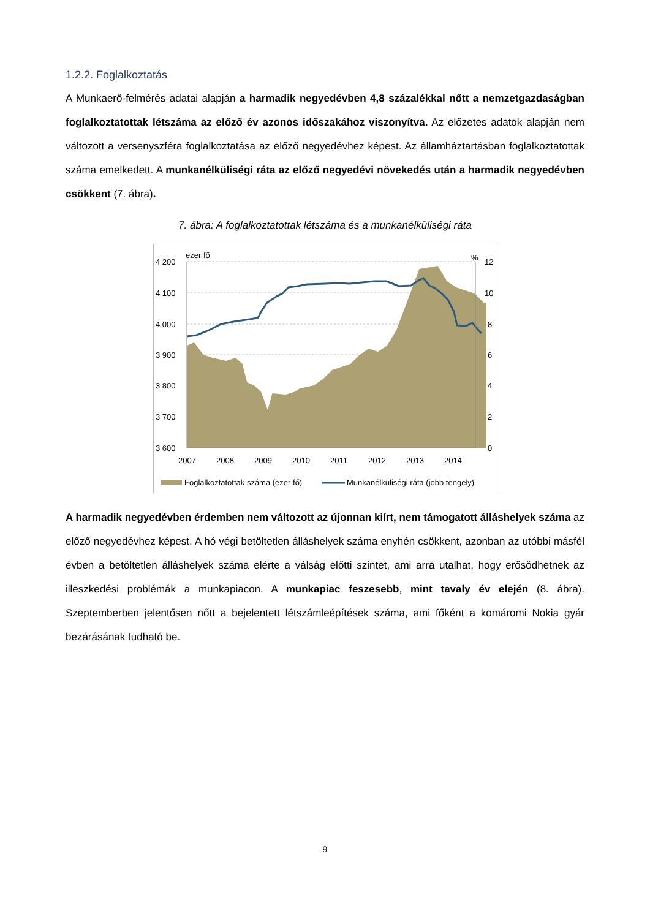1.2.2. Foglalkoztatás
A Munkaerő-felmérés adatai alapján a harmadik negyedévben 4,8 százalékkal nőtt a nemzetgazdaságban foglalkoztatottak létszáma az előző év azonos időszakához viszonyítva. Az előzetes adatok alapján nem változott a versenyszféra foglalkoztatása az előző negyedévhez képest. Az államháztartásban foglalkoztatottak száma emelkedett. A munkanélküliségi ráta az előző negyedévi növekedés után a harmadik negyedévben csökkent (7. ábra).
7. ábra: A foglalkoztatottak létszáma és a munkanélküliségi ráta
ezer fő
%
4 200
4 100
4 000
3 900
3 800
3 700
3 600
12
10
8
6
4
2
0
2007
2008
2009
2010
2011
2012
2013
2014
Foglalkoztatottak száma (ezer fő)
Munkanélküliségi ráta (jobb tengely)
A harmadik negyedévben érdemben nem változott az újonnan kiírt, nem támogatott álláshelyek száma az előző negyedévhez képest. A hó végi betöltetlen álláshelyek száma enyhén csökkent, azonban az utóbbi másfél évben a betöltetlen álláshelyek száma elérte a válság előtti szintet, ami arra utalhat, hogy erősödhetnek az illeszkedési problémák a munkapiacon. A munkapiac feszesebb, mint tavaly év elején (8. ábra). Szeptemberben jelentősen nőtt a bejelentett létszámleépítések száma, ami főként a komáromi Nokia gyár bezárásának tudható be.
9